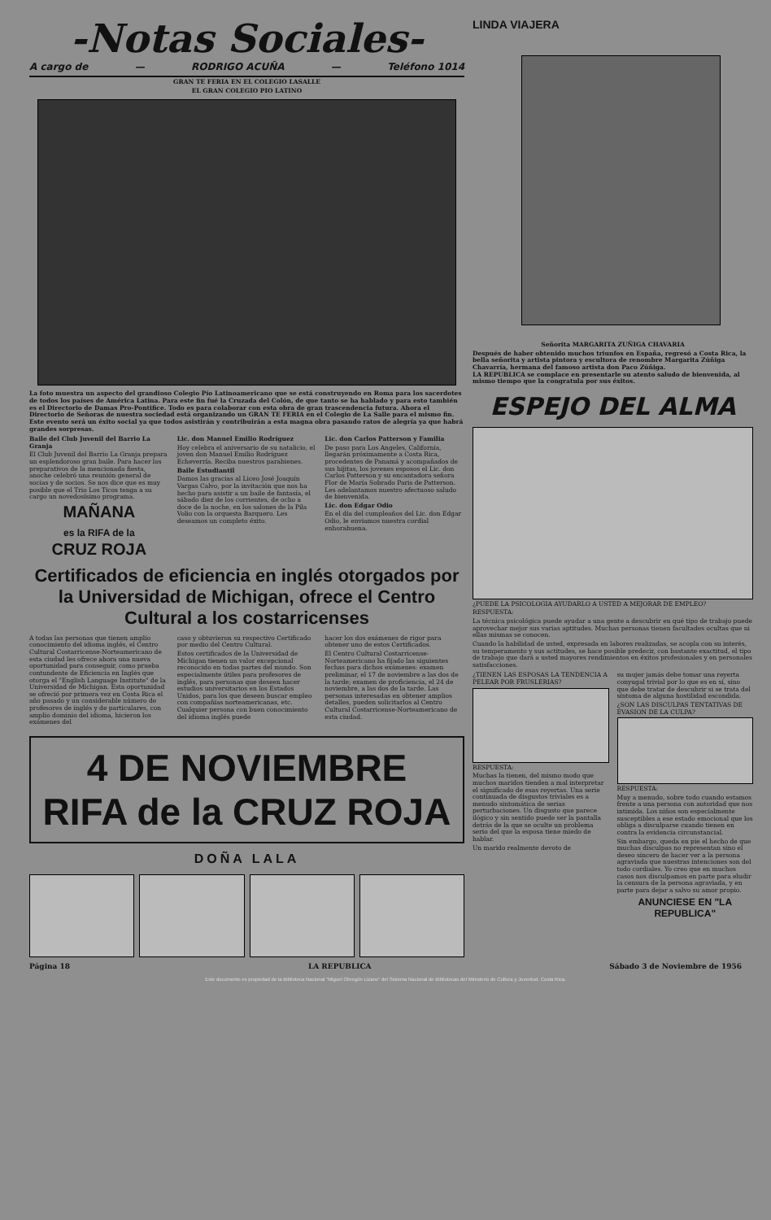-Notas Sociales-
A cargo de — RODRIGO ACUÑA — Teléfono 1014
GRAN TE FERIA EN EL COLEGIO LASALLE
EL GRAN COLEGIO PIO LATINO
La foto muestra un aspecto del grandioso Colegio Pío Latinoamericano que se está construyendo en Roma para los sacerdotes de todos los países de América Latina. Para este fin fué la Cruzada del Colón, de que tanto se ha hablado y para esto también es el Directorio de Damas Pro-Pontifice. Todo es para colaborar con esta obra de gran trascendencia futura. Ahora el Directorio de Señoras de nuestra sociedad está organizando un GRAN TE FERIA en el Colegio de La Salle para el mismo fin. Este evento será un éxito social ya que todos asistirán y contribuirán a esta magna obra pasando ratos de alegría ya que habrá grandes sorpresas.
Baile del Club Juvenil del Barrio La Granja
El Club Juvenil del Barrio La Granja prepara un esplendoroso gran baile. Para hacer los preparativos de la mencionada fiesta, anoche celebró una reunión general de socias y de socios. Se nos dice que es muy posible que el Trio Los Ticos tenga a su cargo un novedosísimo programa.
MAÑANA
es la RIFA de la
CRUZ ROJA
Lic. don Manuel Emilio Rodríguez
Hoy celebra el aniversario de su natalicio, el joven don Manuel Emilio Rodríguez Echeverría. Reciba nuestros parabienes.
Baile Estudiantil
Damos las gracias al Liceo José Joaquín Vargas Calvo, por la invitación que nos ha hecho para asistir a un baile de fantasía, el sábado diez de los corrientes, de ocho a doce de la noche, en los salones de la Pila Volio con la orquesta Barquero. Les deseamos un completo éxito.
Lic. don Carlos Patterson y Familia
De paso para Los Angeles, California, llegarán próximamente a Costa Rica, procedentes de Panamá y acompañados de sus hijitas, los jovenes esposos el Lic. don Carlos Patterson y su encantadora señora Flor de María Sobrado Paris de Patterson. Les adelantamos nuestro afectuoso saludo de bienvenida.
Lic. don Edgar Odio
En el día del cumpleaños del Lic. don Edgar Odio, le enviamos nuestra cordial enhorabuena.
Certificados de eficiencia en inglés otorgados por la Universidad de Michigan, ofrece el Centro Cultural a los costarricenses
A todas las personas que tienen amplio conocimiento del idioma inglés, el Centro Cultural Costarricense-Norteamericano de esta ciudad les ofrece ahora una nueva oportunidad para conseguir, como prueba contundente de Eficiencia en Inglés que otorga el "English Language Institute" de la Universidad de Michigan. Esta oportunidad se ofreció por primera vez en Costa Rica el año pasado y un considerable número de profesores de inglés y de particulares, con amplio dominio del idioma, hicieron los exámenes del
caso y obtuvieron su respectivo Certificado por medio del Centro Cultural.
Estos certificados de la Universidad de Michigan tienen un valor excepcional reconocido en todas partes del mundo. Son especialmente útiles para profesores de inglés, para personas que deseen hacer estudios universitarios en los Estados Unidos, para los que deseen buscar empleo con compañías norteamericanas, etc. Cualquier persona con buen conocimiento del idioma inglés puede
hacer los dos exámenes de rigor para obtener uno de estos Certificados.
El Centro Cultural Costarricense-Norteamericano ha fijado las siguientes fechas para dichos exámenes: examen preliminar, el 17 de noviembre a las dos de la tarde; examen de proficiencia, el 24 de noviembre, a las dos de la tarde. Las personas interesadas en obtener amplios detalles, pueden solicitarlos al Centro Cultural Costarricense-Norteamericano de esta ciudad.
4 DE NOVIEMBRE
RIFA de la CRUZ ROJA
DOÑA LALA
LINDA VIAJERA
Señorita MARGARITA ZUÑIGA CHAVARIA
Después de haber obtenido muchos triunfos en España, regresó a Costa Rica, la bella señorita y artista pintora y escultora de renombre Margarita Zúñiga Chavarría, hermana del famoso artista don Paco Zúñiga.
LA REPUBLICA se complace en presentarle su atento saludo de bienvenida, al mismo tiempo que la congratula por sus éxitos.
ESPEJO DEL ALMA
¿PUEDE LA PSICOLOGIA AYUDARLO A USTED A MEJORAR DE EMPLEO?
RESPUESTA:
La técnica psicológica puede ayudar a una gente a descubrir en qué tipo de trabajo puede aprovechar mejor sus varias aptitudes. Muchas personas tienen facultades ocultas que ni ellas mismas se conocen.
Cuando la habilidad de usted, expresada en labores realizadas, se acopla con su interés, su temperamento y sus actitudes, se hace posible predecir, con bastante exactitud, el tipo de trabajo que dará a usted mayores rendimientos en éxitos profesionales y en personales satisfacciones.
¿TIENEN LAS ESPOSAS LA TENDENCIA A PELEAR POR FRUSLERIAS?
RESPUESTA:
Muchas la tienen, del mismo modo que muchos maridos tienden a mal interpretar el significado de esas reyertas. Una serie continuada de disgustos triviales es a menudo sintomática de serias perturbaciones. Un disgusto que parece ilógico y sin sentido puede ser la pantalla detrás de la que se oculte un problema serio del que la esposa tiene miedo de hablar.
Un marido realmente devoto de
su mujer jamás debe tomar una reyerta conyugal trivial por lo que es en sí, sino que debe tratar de descubrir si se trata del síntoma de alguna hostilidad escondida.
¿SON LAS DISCULPAS TENTATIVAS DE EVASION DE LA CULPA?
RESPUESTA:
Muy a menudo, sobre todo cuando estamos frente a una persona con autoridad que nos intimida. Los niños son especialmente susceptibles a ese estado emocional que los obliga a disculparse cuando tienen en contra la evidencia circunstancial.
Sin embargo, queda en pie el hecho de que muchas disculpas no representan sino el deseo sincero de hacer ver a la persona agraviada que nuestras intenciones son del todo cordiales. Yo creo que en muchos casos nos disculpamos en parte para eludir la censura de la persona agraviada, y en parte para dejar a salvo su amor propio.
ANUNCIESE EN "LA REPUBLICA"
Página 18 LA REPUBLICA Sábado 3 de Noviembre de 1956
Este documento es propiedad de la Biblioteca Nacional "Miguel Obregón Lizano" del Sistema Nacional de Bibliotecas del Ministerio de Cultura y Juventud, Costa Rica.